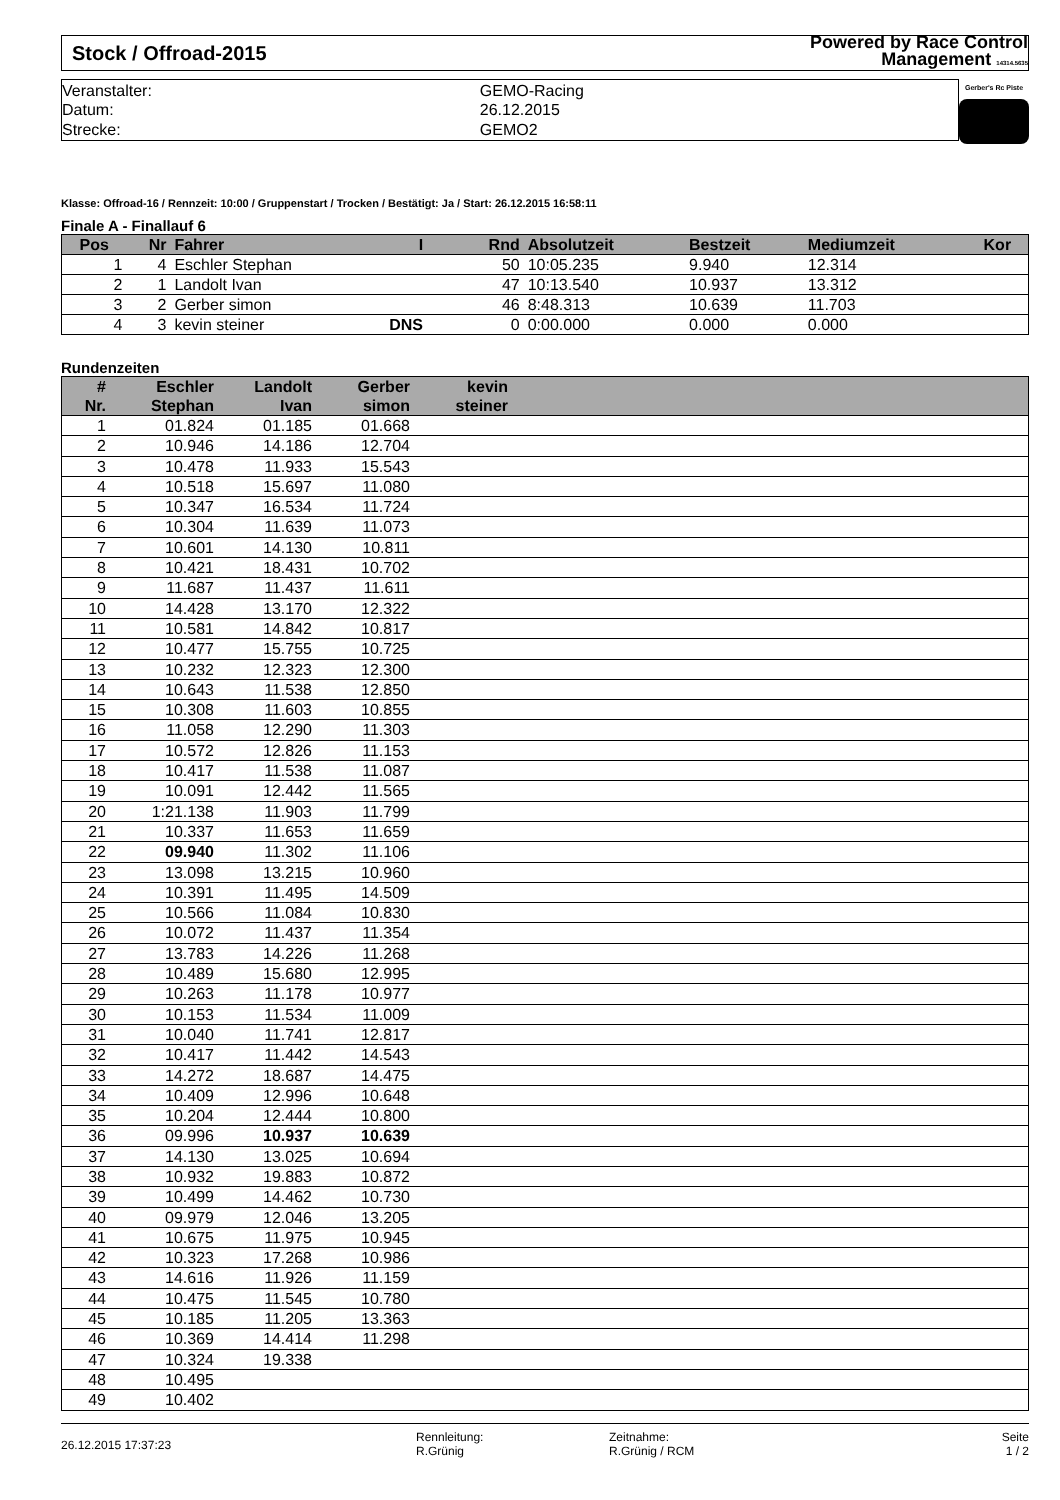Stock / Offroad-2015 Powered by Race Control
Management 14314.5635
| Veranstalter: | GEMO-Racing |
| Datum: | 26.12.2015 |
| Strecke: | GEMO2 |
Gerber's Rc Piste
Klasse: Offroad-16 / Rennzeit: 10:00 / Gruppenstart / Trocken / Bestätigt: Ja / Start: 26.12.2015 16:58:11
Finale A - Finallauf 6
| Pos | Nr | Fahrer | I | Rnd | Absolutzeit | Bestzeit | Mediumzeit | Kor |
| --- | --- | --- | --- | --- | --- | --- | --- | --- |
| 1 | 4 | Eschler Stephan | | 50 | 10:05.235 | 9.940 | 12.314 | |
| 2 | 1 | Landolt Ivan | | 47 | 10:13.540 | 10.937 | 13.312 | |
| 3 | 2 | Gerber simon | | 46 | 8:48.313 | 10.639 | 11.703 | |
| 4 | 3 | kevin steiner | DNS | 0 | 0:00.000 | 0.000 | 0.000 | |
Rundenzeiten
| # Nr. | Eschler Stephan | Landolt Ivan | Gerber simon | kevin steiner | |
| --- | --- | --- | --- | --- | --- |
| 1 | 01.824 | 01.185 | 01.668 | | |
| 2 | 10.946 | 14.186 | 12.704 | | |
| 3 | 10.478 | 11.933 | 15.543 | | |
| 4 | 10.518 | 15.697 | 11.080 | | |
| 5 | 10.347 | 16.534 | 11.724 | | |
| 6 | 10.304 | 11.639 | 11.073 | | |
| 7 | 10.601 | 14.130 | 10.811 | | |
| 8 | 10.421 | 18.431 | 10.702 | | |
| 9 | 11.687 | 11.437 | 11.611 | | |
| 10 | 14.428 | 13.170 | 12.322 | | |
| 11 | 10.581 | 14.842 | 10.817 | | |
| 12 | 10.477 | 15.755 | 10.725 | | |
| 13 | 10.232 | 12.323 | 12.300 | | |
| 14 | 10.643 | 11.538 | 12.850 | | |
| 15 | 10.308 | 11.603 | 10.855 | | |
| 16 | 11.058 | 12.290 | 11.303 | | |
| 17 | 10.572 | 12.826 | 11.153 | | |
| 18 | 10.417 | 11.538 | 11.087 | | |
| 19 | 10.091 | 12.442 | 11.565 | | |
| 20 | 1:21.138 | 11.903 | 11.799 | | |
| 21 | 10.337 | 11.653 | 11.659 | | |
| 22 | 09.940 | 11.302 | 11.106 | | |
| 23 | 13.098 | 13.215 | 10.960 | | |
| 24 | 10.391 | 11.495 | 14.509 | | |
| 25 | 10.566 | 11.084 | 10.830 | | |
| 26 | 10.072 | 11.437 | 11.354 | | |
| 27 | 13.783 | 14.226 | 11.268 | | |
| 28 | 10.489 | 15.680 | 12.995 | | |
| 29 | 10.263 | 11.178 | 10.977 | | |
| 30 | 10.153 | 11.534 | 11.009 | | |
| 31 | 10.040 | 11.741 | 12.817 | | |
| 32 | 10.417 | 11.442 | 14.543 | | |
| 33 | 14.272 | 18.687 | 14.475 | | |
| 34 | 10.409 | 12.996 | 10.648 | | |
| 35 | 10.204 | 12.444 | 10.800 | | |
| 36 | 09.996 | 10.937 | 10.639 | | |
| 37 | 14.130 | 13.025 | 10.694 | | |
| 38 | 10.932 | 19.883 | 10.872 | | |
| 39 | 10.499 | 14.462 | 10.730 | | |
| 40 | 09.979 | 12.046 | 13.205 | | |
| 41 | 10.675 | 11.975 | 10.945 | | |
| 42 | 10.323 | 17.268 | 10.986 | | |
| 43 | 14.616 | 11.926 | 11.159 | | |
| 44 | 10.475 | 11.545 | 10.780 | | |
| 45 | 10.185 | 11.205 | 13.363 | | |
| 46 | 10.369 | 14.414 | 11.298 | | |
| 47 | 10.324 | 19.338 | | | |
| 48 | 10.495 | | | | |
| 49 | 10.402 | | | | |
26.12.2015 17:37:23
Rennleitung:
R.Grünig
Zeitnahme:
R.Grünig / RCM
Seite
1 / 2